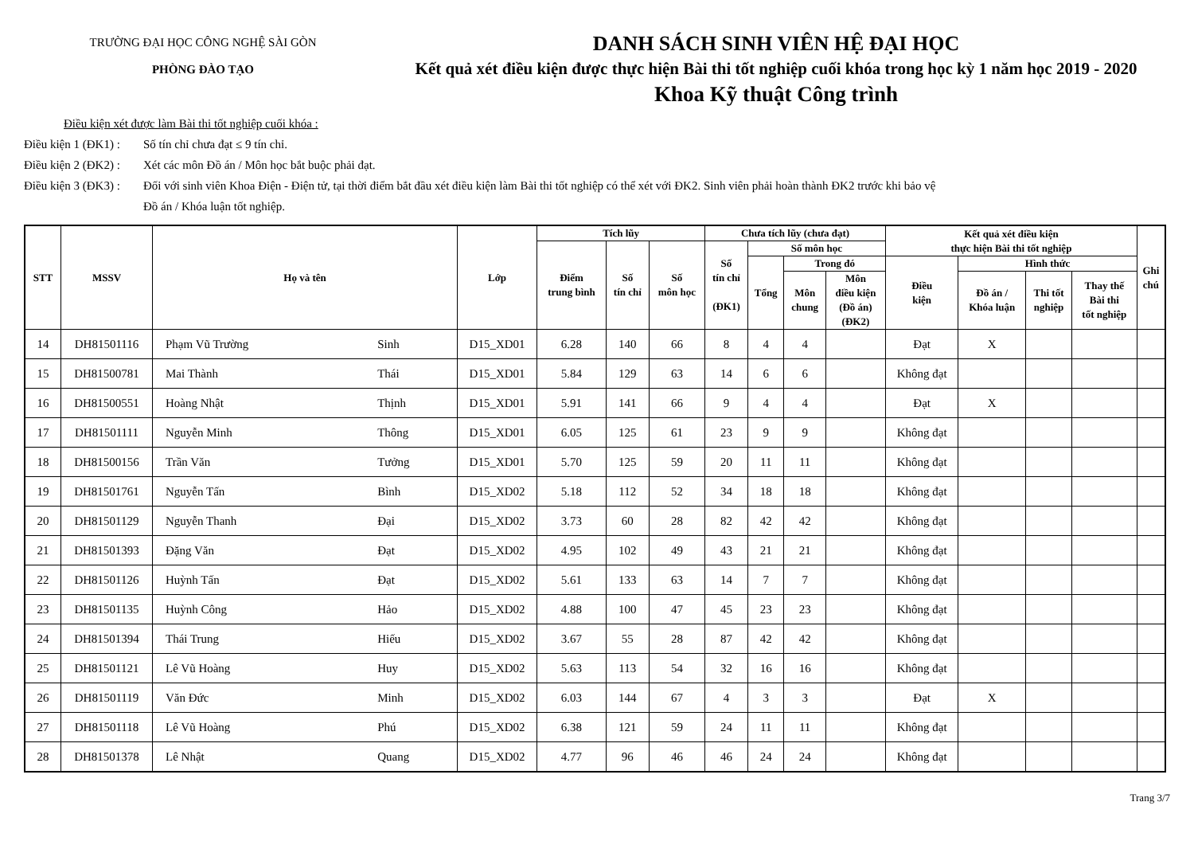TRƯỜNG ĐẠI HỌC CÔNG NGHỆ SÀI GÒN
PHÒNG ĐÀO TẠO
DANH SÁCH SINH VIÊN HỆ ĐẠI HỌC
Kết quả xét điều kiện được thực hiện Bài thi tốt nghiệp cuối khóa trong học kỳ 1 năm học 2019 - 2020
Khoa Kỹ thuật Công trình
Điều kiện xét được làm Bài thi tốt nghiệp cuối khóa :
Điều kiện 1 (ĐK1) : Số tín chỉ chưa đạt ≤ 9 tín chỉ.
Điều kiện 2 (ĐK2) : Xét các môn Đồ án / Môn học bắt buộc phải đạt.
Điều kiện 3 (ĐK3) : Đối với sinh viên Khoa Điện - Điện tử, tại thời điểm bắt đầu xét điều kiện làm Bài thi tốt nghiệp có thể xét với ĐK2. Sinh viên phải hoàn thành ĐK2 trước khi bảo vệ
Đồ án / Khóa luận tốt nghiệp.
| STT | MSSV | Họ và tên | | Lớp | Tích lũy | | | Chưa tích lũy (chưa đạt) | | | | Kết quả xét điều kiện thực hiện Bài thi tốt nghiệp | | | | Ghi chú |
| --- | --- | --- | --- | --- | --- | --- | --- | --- | --- | --- | --- | --- | --- | --- | --- | --- |
| | | | | | Điểm trung bình | Số tín chỉ | Số môn học | Số tín chỉ (ĐK1) | Số môn học | | | | | | | |
| | | | | | | | | | Tổng | Trong đó | | Điều kiện | Hình thức | | | |
| | | | | | | | | | | Môn chung | Môn điều kiện (Đồ án) (ĐK2) | | Đồ án / Khóa luận | Thi tốt nghiệp | Thay thế Bài thi tốt nghiệp | |
| 14 | DH81501116 | Phạm Vũ Trường | Sinh | D15_XD01 | 6.28 | 140 | 66 | 8 | 4 | 4 | | Đạt | X | | | |
| 15 | DH81500781 | Mai Thành | Thái | D15_XD01 | 5.84 | 129 | 63 | 14 | 6 | 6 | | Không đạt | | | | |
| 16 | DH81500551 | Hoàng Nhật | Thịnh | D15_XD01 | 5.91 | 141 | 66 | 9 | 4 | 4 | | Đạt | X | | | |
| 17 | DH81501111 | Nguyễn Minh | Thông | D15_XD01 | 6.05 | 125 | 61 | 23 | 9 | 9 | | Không đạt | | | | |
| 18 | DH81500156 | Trần Văn | Tưởng | D15_XD01 | 5.70 | 125 | 59 | 20 | 11 | 11 | | Không đạt | | | | |
| 19 | DH81501761 | Nguyễn Tấn | Bình | D15_XD02 | 5.18 | 112 | 52 | 34 | 18 | 18 | | Không đạt | | | | |
| 20 | DH81501129 | Nguyễn Thanh | Đại | D15_XD02 | 3.73 | 60 | 28 | 82 | 42 | 42 | | Không đạt | | | | |
| 21 | DH81501393 | Đặng Văn | Đạt | D15_XD02 | 4.95 | 102 | 49 | 43 | 21 | 21 | | Không đạt | | | | |
| 22 | DH81501126 | Huỳnh Tấn | Đạt | D15_XD02 | 5.61 | 133 | 63 | 14 | 7 | 7 | | Không đạt | | | | |
| 23 | DH81501135 | Huỳnh Công | Hảo | D15_XD02 | 4.88 | 100 | 47 | 45 | 23 | 23 | | Không đạt | | | | |
| 24 | DH81501394 | Thái Trung | Hiếu | D15_XD02 | 3.67 | 55 | 28 | 87 | 42 | 42 | | Không đạt | | | | |
| 25 | DH81501121 | Lê Vũ Hoàng | Huy | D15_XD02 | 5.63 | 113 | 54 | 32 | 16 | 16 | | Không đạt | | | | |
| 26 | DH81501119 | Văn Đức | Minh | D15_XD02 | 6.03 | 144 | 67 | 4 | 3 | 3 | | Đạt | X | | | |
| 27 | DH81501118 | Lê Vũ Hoàng | Phú | D15_XD02 | 6.38 | 121 | 59 | 24 | 11 | 11 | | Không đạt | | | | |
| 28 | DH81501378 | Lê Nhật | Quang | D15_XD02 | 4.77 | 96 | 46 | 46 | 24 | 24 | | Không đạt | | | | |
Trang 3/7